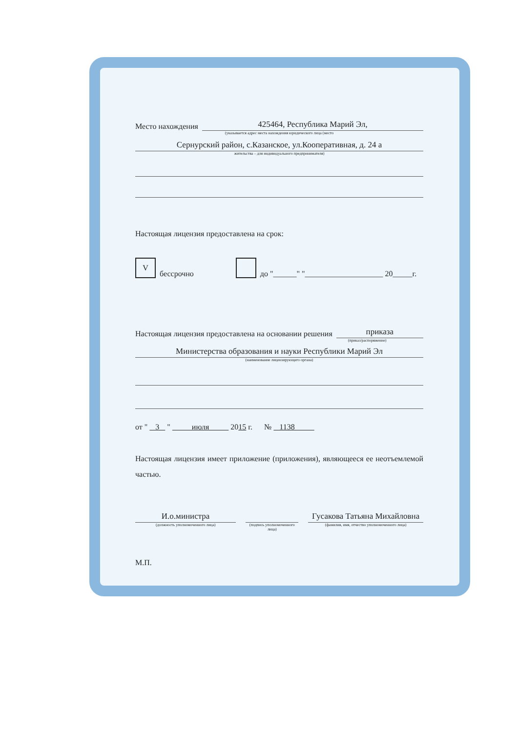Место нахождения
425464, Республика Марий Эл,
(указывается адрес места нахождения юридического лица (место
Сернурский район, с.Казанское, ул.Кооперативная, д. 24 а
жительства – для индивидуального предпринимателя)
Настоящая лицензия предоставлена на срок:
Vбессрочно до "______" "____________________ 20_____г.
Настоящая лицензия предоставлена на основании решения
приказа
(приказ/распоряжение)
Министерства образования и науки Республики Марий Эл
(наименование лицензирующего органа)
от " 3 " июля 2015 г. № 1138
Настоящая лицензия имеет приложение (приложения), являющееся ее неотъемлемой частью.
И.о.министра
(должность уполномоченного лица)
(подпись уполномоченного лица)
Гусакова Татьяна Михайловна
(фамилия, имя, отчество уполномоченного лица)
М.П.